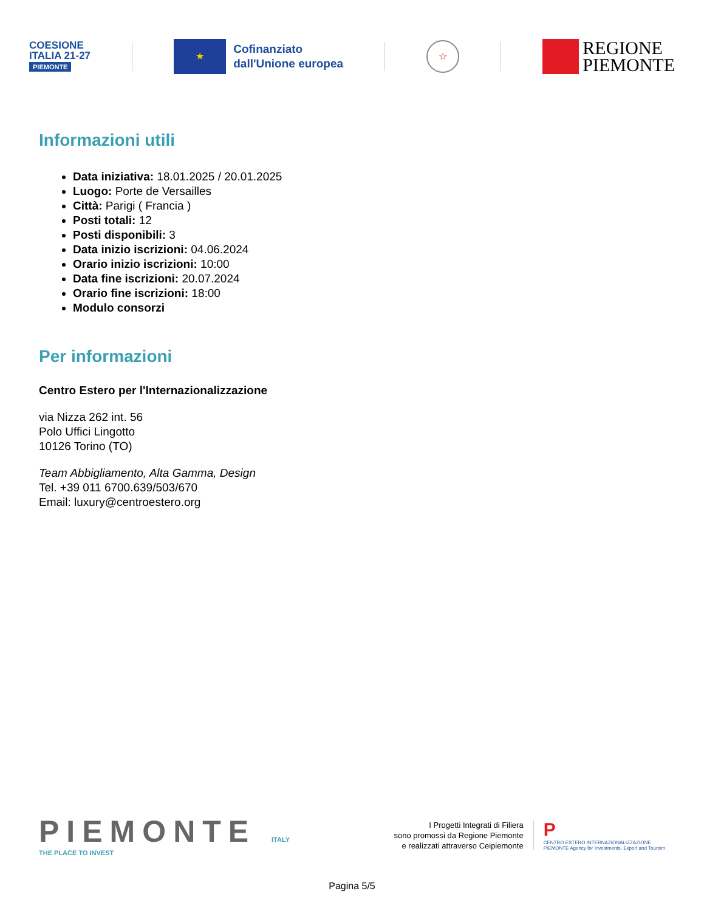COESIONE
ITALIA 21-27
PIEMONTE
★
Cofinanziato
dall'Unione europea
☆
REGIONE
PIEMONTE
Informazioni utili
Data iniziativa: 18.01.2025 / 20.01.2025
Luogo: Porte de Versailles
Città: Parigi ( Francia )
Posti totali: 12
Posti disponibili: 3
Data inizio iscrizioni: 04.06.2024
Orario inizio iscrizioni: 10:00
Data fine iscrizioni: 20.07.2024
Orario fine iscrizioni: 18:00
Modulo consorzi
Per informazioni
Centro Estero per l'Internazionalizzazione
via Nizza 262 int. 56
Polo Uffici Lingotto
10126 Torino (TO)
Team Abbigliamento, Alta Gamma, Design
Tel. +39 011 6700.639/503/670
Email: luxury@centroestero.org
PIEMONTE ITALY
THE PLACE TO INVEST
I Progetti Integrati di Filiera
sono promossi da Regione Piemonte
e realizzati attraverso Ceipiemonte
P
CENTRO ESTERO INTERNAZIONALIZZAZIONE
PIEMONTE Agency for Investments, Export and Tourism
Pagina 5/5